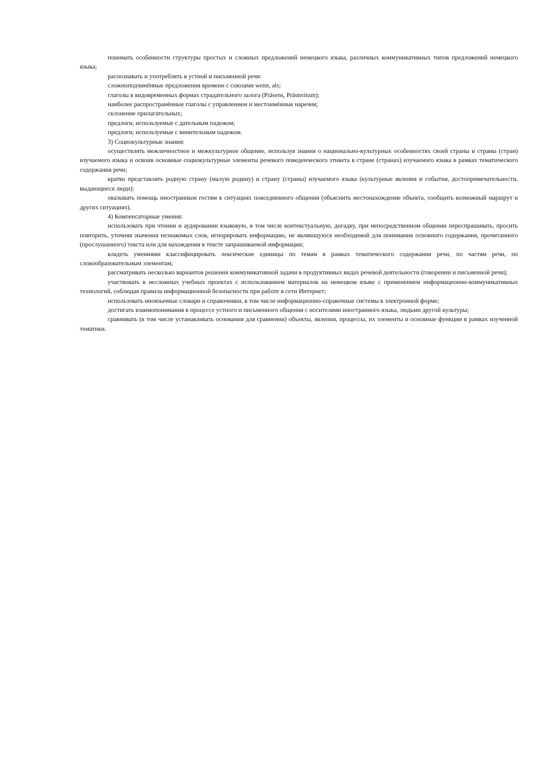понимать особенности структуры простых и сложных предложений немецкого языка, различных коммуникативных типов предложений немецкого языка;
распознавать и употреблять в устной и письменной речи:
сложноподчинённые предложения времени с союзами wenn, als;
глаголы в видовременных формах страдательного залога (Präsens, Prästeritum);
наиболее распространённые глаголы с управлением и местоимённые наречия;
склонение прилагательных;
предлоги, используемые с дательным падежом;
предлоги, используемые с винительным падежом.
3) Социокультурные знания:
осуществлять межличностное и межкультурное общение, используя знания о национально-культурных особенностях своей страны и страны (стран) изучаемого языка и освоив основные социокультурные элементы речевого поведенческого этикета в стране (странах) изучаемого языка в рамках тематического содержания речи;
кратко представлять родную страну (малую родину) и страну (страны) изучаемого языка (культурные явления и события, достопримечательности, выдающиеся люди);
оказывать помощь иностранным гостям в ситуациях повседневного общения (объяснить местонахождение объекта, сообщить возможный маршрут и других ситуациях).
4) Компенсаторные умения:
использовать при чтении и аудировании языковую, в том числе контекстуальную, догадку, при непосредственном общении переспрашивать, просить повторить, уточняя значения незнакомых слов, игнорировать информацию, не являющуюся необходимой для понимания основного содержания, прочитанного (прослушанного) текста или для нахождения в тексте запрашиваемой информации;
владеть умениями классифицировать лексические единицы по темам в рамках тематического содержания речи, по частям речи, по словообразовательным элементам;
рассматривать несколько вариантов решения коммуникативной задачи в продуктивных видах речевой деятельности (говорении и письменной речи);
участвовать в несложных учебных проектах с использованием материалов на немецком языке с применением информационно-коммуникативных технологий, соблюдая правила информационной безопасности при работе в сети Интернет;
использовать иноязычные словари и справочники, в том числе информационно-справочные системы в электронной форме;
достигать взаимопонимания в процессе устного и письменного общения с носителями иностранного языка, людьми другой культуры;
сравнивать (в том числе устанавливать основания для сравнения) объекты, явления, процессы, их элементы и основные функции в рамках изученной тематики.